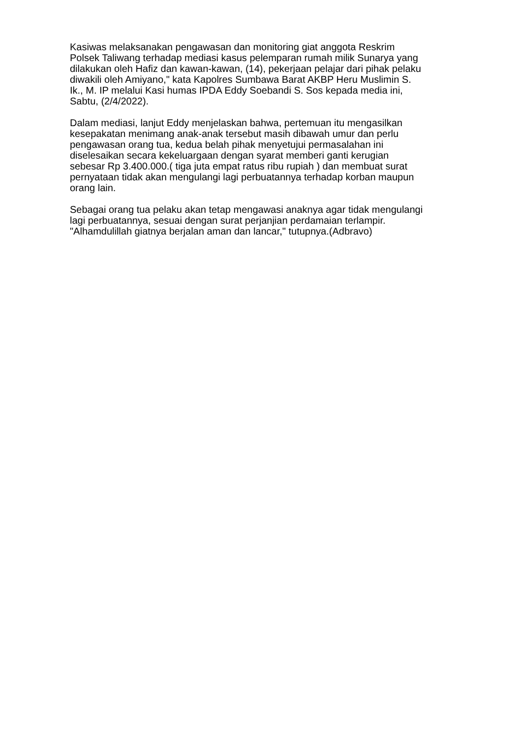Kasiwas melaksanakan pengawasan dan monitoring giat anggota Reskrim
Polsek Taliwang terhadap mediasi kasus pelemparan rumah milik Sunarya yang
dilakukan oleh Hafiz dan kawan-kawan, (14), pekerjaan pelajar dari pihak pelaku
diwakili oleh Amiyano," kata Kapolres Sumbawa Barat AKBP Heru Muslimin S.
Ik., M. IP melalui Kasi humas IPDA Eddy Soebandi S. Sos kepada media ini,
Sabtu, (2/4/2022).
Dalam mediasi, lanjut Eddy menjelaskan bahwa, pertemuan itu mengasilkan
kesepakatan menimang anak-anak tersebut masih dibawah umur dan perlu
pengawasan orang tua, kedua belah pihak menyetujui permasalahan ini
diselesaikan secara kekeluargaan dengan syarat memberi ganti kerugian
sebesar Rp 3.400.000.( tiga juta empat ratus ribu rupiah ) dan membuat surat
pernyataan tidak akan mengulangi lagi perbuatannya terhadap korban maupun
orang lain.
Sebagai orang tua pelaku akan tetap mengawasi anaknya agar tidak mengulangi
lagi perbuatannya, sesuai dengan surat perjanjian perdamaian terlampir.
"Alhamdulillah giatnya berjalan aman dan lancar," tutupnya.(Adbravo)